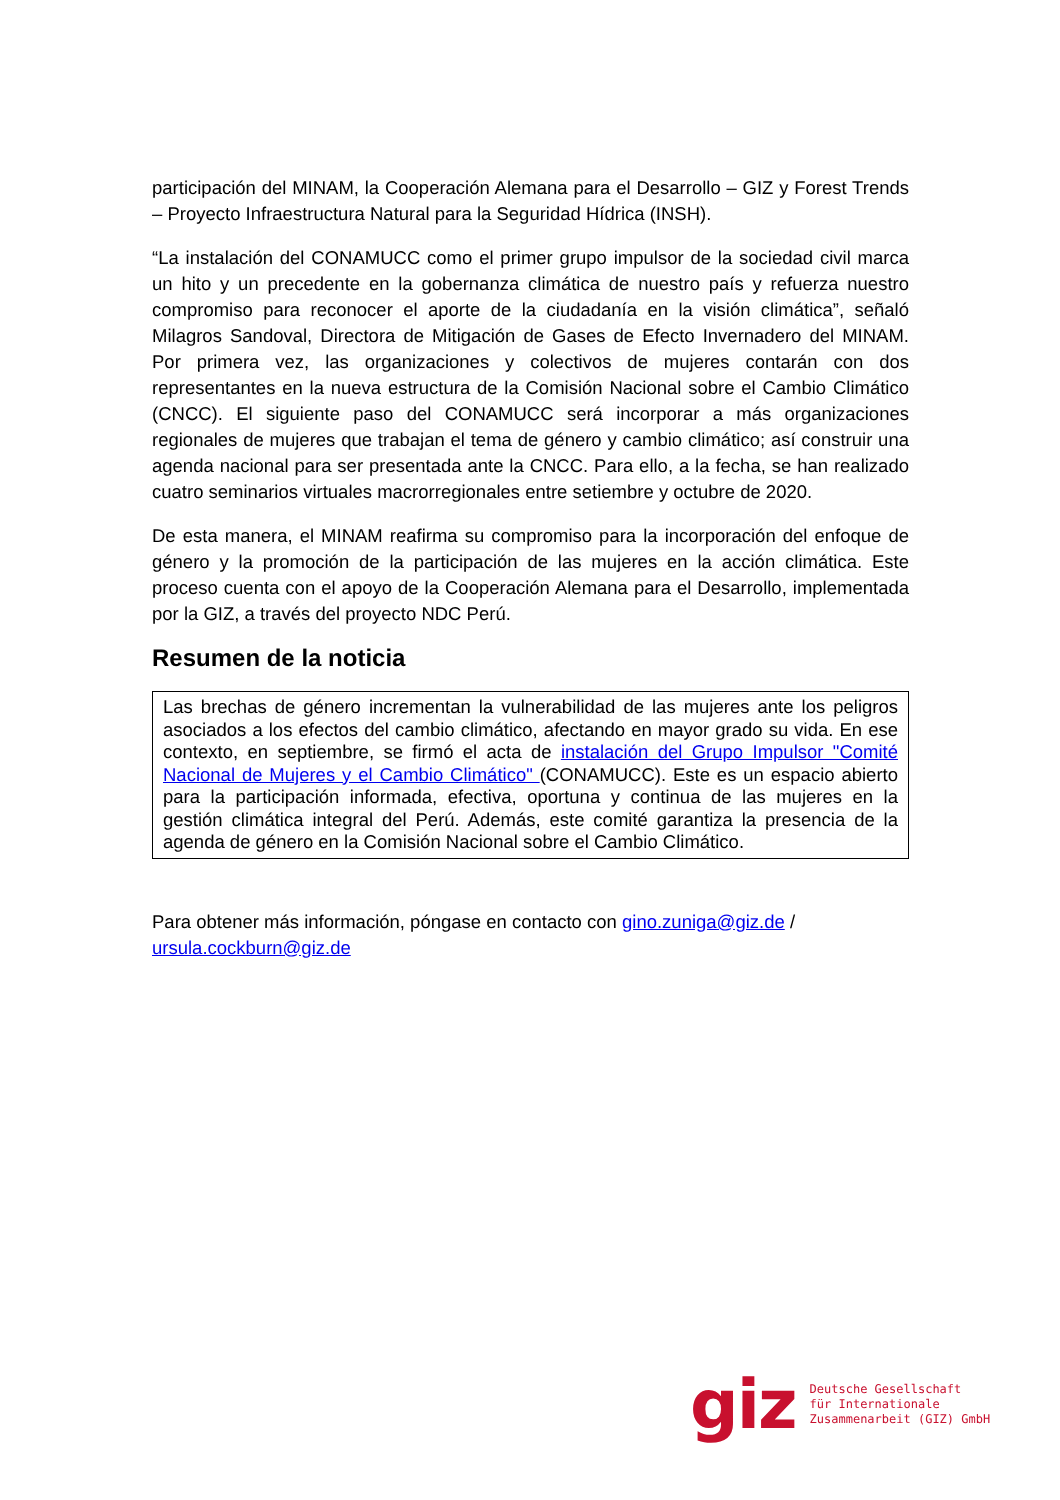participación del MINAM, la Cooperación Alemana para el Desarrollo – GIZ y Forest Trends – Proyecto Infraestructura Natural para la Seguridad Hídrica (INSH).
“La instalación del CONAMUCC como el primer grupo impulsor de la sociedad civil marca un hito y un precedente en la gobernanza climática de nuestro país y refuerza nuestro compromiso para reconocer el aporte de la ciudadanía en la visión climática”, señaló Milagros Sandoval, Directora de Mitigación de Gases de Efecto Invernadero del MINAM. Por primera vez, las organizaciones y colectivos de mujeres contarán con dos representantes en la nueva estructura de la Comisión Nacional sobre el Cambio Climático (CNCC). El siguiente paso del CONAMUCC será incorporar a más organizaciones regionales de mujeres que trabajan el tema de género y cambio climático; así construir una agenda nacional para ser presentada ante la CNCC. Para ello, a la fecha, se han realizado cuatro seminarios virtuales macrorregionales entre setiembre y octubre de 2020.
De esta manera, el MINAM reafirma su compromiso para la incorporación del enfoque de género y la promoción de la participación de las mujeres en la acción climática. Este proceso cuenta con el apoyo de la Cooperación Alemana para el Desarrollo, implementada por la GIZ, a través del proyecto NDC Perú.
Resumen de la noticia
Las brechas de género incrementan la vulnerabilidad de las mujeres ante los peligros asociados a los efectos del cambio climático, afectando en mayor grado su vida. En ese contexto, en septiembre, se firmó el acta de instalación del Grupo Impulsor "Comité Nacional de Mujeres y el Cambio Climático" (CONAMUCC). Este es un espacio abierto para la participación informada, efectiva, oportuna y continua de las mujeres en la gestión climática integral del Perú. Además, este comité garantiza la presencia de la agenda de género en la Comisión Nacional sobre el Cambio Climático.
Para obtener más información, póngase en contacto con gino.zuniga@giz.de / ursula.cockburn@giz.de
giz Deutsche Gesellschaft
für Internationale
Zusammenarbeit (GIZ) GmbH